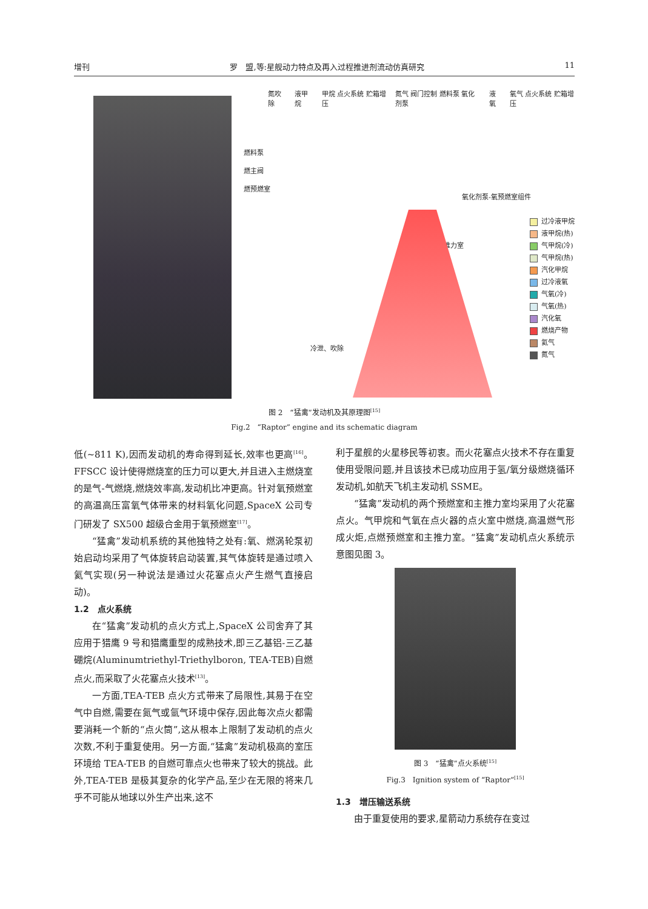增刊 罗　盟,等:星舰动力特点及再入过程推进剂流动仿真研究 11
氮吹除 液甲烷 甲烷 点火系统 贮箱增压 氮气 阀门控制 燃料泵 氧化剂泵 液氧 氧气 点火系统 贮箱增压
燃料泵
燃主阀
燃预燃室
氧化剂泵-氧预燃室组件
推力室
冷泄、吹除
过冷液甲烷
液甲烷(热)
气甲烷(冷)
气甲烷(热)
汽化甲烷
过冷液氧
气氧(冷)
气氧(热)
汽化氧
燃烧产物
氦气
氮气
图 2　“猛禽”发动机及其原理图<sup>[15]</sup>
Fig.2　“Raptor” engine and its schematic diagram
低(~811 K),因而发动机的寿命得到延长,效率也更高<sup>[16]</sup>。FFSCC 设计使得燃烧室的压力可以更大,并且进入主燃烧室的是气-气燃烧,燃烧效率高,发动机比冲更高。针对氧预燃室的高温高压富氧气体带来的材料氧化问题,SpaceX 公司专门研发了 SX500 超级合金用于氧预燃室<sup>[17]</sup>。
“猛禽”发动机系统的其他独特之处有:氧、燃涡轮泵初始启动均采用了气体旋转启动装置,其气体旋转是通过喷入氦气实现(另一种说法是通过火花塞点火产生燃气直接启动)。
1.2　点火系统
在“猛禽”发动机的点火方式上,SpaceX 公司舍弃了其应用于猎鹰 9 号和猎鹰重型的成熟技术,即三乙基铝-三乙基硼烷(Aluminumtriethyl-Triethylboron, TEA-TEB)自燃点火,而采取了火花塞点火技术<sup>[13]</sup>。
一方面,TEA-TEB 点火方式带来了局限性,其易于在空气中自燃,需要在氮气或氩气环境中保存,因此每次点火都需要消耗一个新的“点火筒”,这从根本上限制了发动机的点火次数,不利于重复使用。另一方面,“猛禽”发动机极高的室压环境给 TEA-TEB 的自燃可靠点火也带来了较大的挑战。此外,TEA-TEB 是极其复杂的化学产品,至少在无限的将来几乎不可能从地球以外生产出来,这不
利于星舰的火星移民等初衷。而火花塞点火技术不存在重复使用受限问题,并且该技术已成功应用于氢/氧分级燃烧循环发动机,如航天飞机主发动机 SSME。
“猛禽”发动机的两个预燃室和主推力室均采用了火花塞点火。气甲烷和气氧在点火器的点火室中燃烧,高温燃气形成火炬,点燃预燃室和主推力室。“猛禽”发动机点火系统示意图见图 3。
图 3　“猛禽”点火系统<sup>[15]</sup>
Fig.3　Ignition system of “Raptor”<sup>[15]</sup>
1.3　增压输送系统
由于重复使用的要求,星箭动力系统存在变过